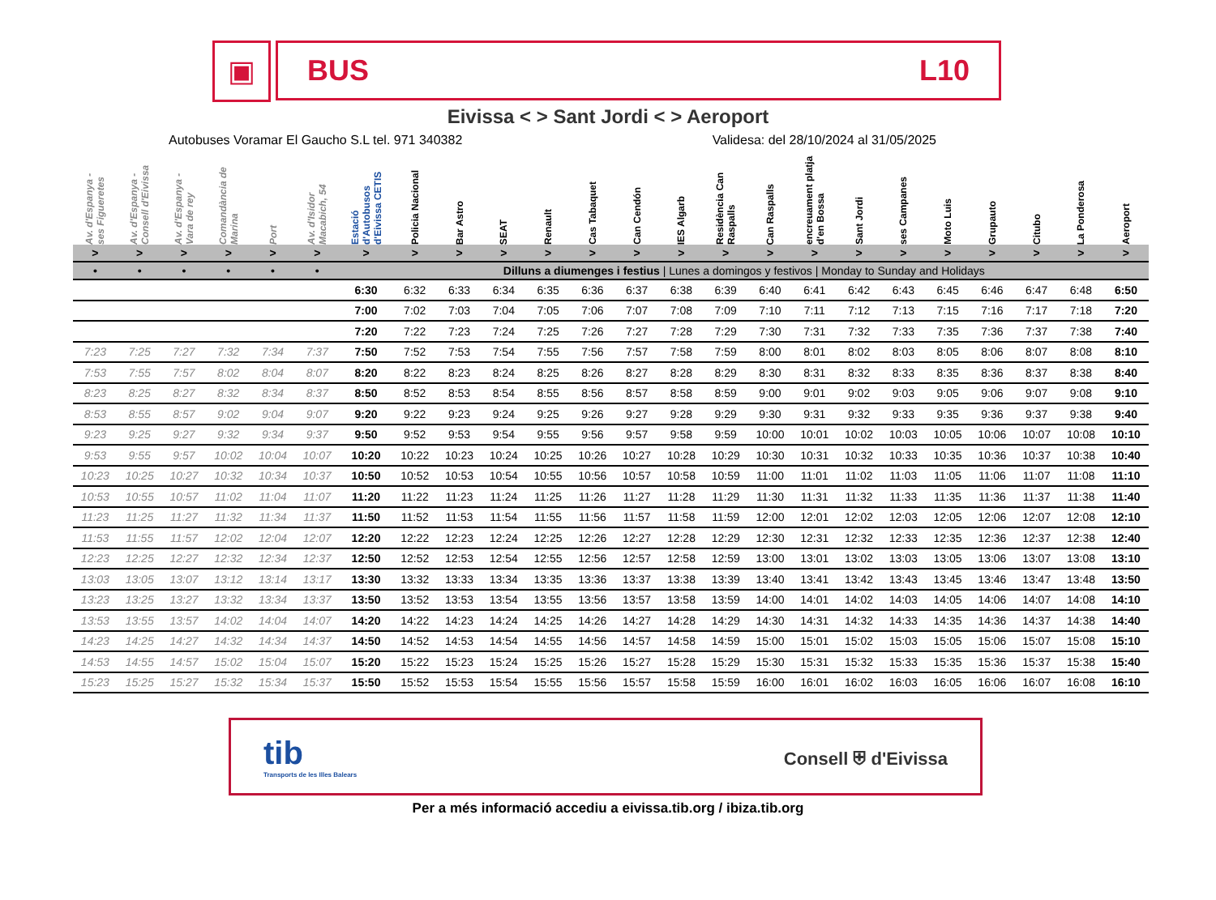▣
BUS L10
Eivissa < > Sant Jordi < > Aeroport
Autobuses Voramar El Gaucho S.L tel. 971 340382 Validesa: del 28/10/2024 al 31/05/2025
| Av. d'Espanya - ses Figueretes | Av. d'Espanya - Consell d'Eivissa | Av. d'Espanya - Vara de rey | Comandància de Marina | Port | Av. d'Isidor Macabich, 54 | Estació d'Autobusos d'Eivissa CETIS | Policia Nacional | Bar Astro | SEAT | Renault | Cas Tabaquet | Can Cendón | IES Algarb | Residència Can Raspalls | Can Raspalls | encreuament platja d'en Bossa | Sant Jordi | ses Campanes | Moto Luis | Grupauto | Citubo | La Ponderosa | Aeroport |
| --- | --- | --- | --- | --- | --- | --- | --- | --- | --- | --- | --- | --- | --- | --- | --- | --- | --- | --- | --- | --- | --- | --- | --- |
| > | > | > | > | > | > | > | > | > | > | > | > | > | > | > | > | > | > | > | > | > | > | > | > |
| • | • | • | • | • | • | Dilluns a diumenges i festius / Lunes a domingos y festivos / Monday to Sunday and Holidays | | | | | | | | | | | | | | | | | |
| | | | | | | 6:30 | 6:32 | 6:33 | 6:34 | 6:35 | 6:36 | 6:37 | 6:38 | 6:39 | 6:40 | 6:41 | 6:42 | 6:43 | 6:45 | 6:46 | 6:47 | 6:48 | 6:50 |
| | | | | | | 7:00 | 7:02 | 7:03 | 7:04 | 7:05 | 7:06 | 7:07 | 7:08 | 7:09 | 7:10 | 7:11 | 7:12 | 7:13 | 7:15 | 7:16 | 7:17 | 7:18 | 7:20 |
| | | | | | | 7:20 | 7:22 | 7:23 | 7:24 | 7:25 | 7:26 | 7:27 | 7:28 | 7:29 | 7:30 | 7:31 | 7:32 | 7:33 | 7:35 | 7:36 | 7:37 | 7:38 | 7:40 |
| 7:23 | 7:25 | 7:27 | 7:32 | 7:34 | 7:37 | 7:50 | 7:52 | 7:53 | 7:54 | 7:55 | 7:56 | 7:57 | 7:58 | 7:59 | 8:00 | 8:01 | 8:02 | 8:03 | 8:05 | 8:06 | 8:07 | 8:08 | 8:10 |
| 7:53 | 7:55 | 7:57 | 8:02 | 8:04 | 8:07 | 8:20 | 8:22 | 8:23 | 8:24 | 8:25 | 8:26 | 8:27 | 8:28 | 8:29 | 8:30 | 8:31 | 8:32 | 8:33 | 8:35 | 8:36 | 8:37 | 8:38 | 8:40 |
| 8:23 | 8:25 | 8:27 | 8:32 | 8:34 | 8:37 | 8:50 | 8:52 | 8:53 | 8:54 | 8:55 | 8:56 | 8:57 | 8:58 | 8:59 | 9:00 | 9:01 | 9:02 | 9:03 | 9:05 | 9:06 | 9:07 | 9:08 | 9:10 |
| 8:53 | 8:55 | 8:57 | 9:02 | 9:04 | 9:07 | 9:20 | 9:22 | 9:23 | 9:24 | 9:25 | 9:26 | 9:27 | 9:28 | 9:29 | 9:30 | 9:31 | 9:32 | 9:33 | 9:35 | 9:36 | 9:37 | 9:38 | 9:40 |
| 9:23 | 9:25 | 9:27 | 9:32 | 9:34 | 9:37 | 9:50 | 9:52 | 9:53 | 9:54 | 9:55 | 9:56 | 9:57 | 9:58 | 9:59 | 10:00 | 10:01 | 10:02 | 10:03 | 10:05 | 10:06 | 10:07 | 10:08 | 10:10 |
| 9:53 | 9:55 | 9:57 | 10:02 | 10:04 | 10:07 | 10:20 | 10:22 | 10:23 | 10:24 | 10:25 | 10:26 | 10:27 | 10:28 | 10:29 | 10:30 | 10:31 | 10:32 | 10:33 | 10:35 | 10:36 | 10:37 | 10:38 | 10:40 |
| 10:23 | 10:25 | 10:27 | 10:32 | 10:34 | 10:37 | 10:50 | 10:52 | 10:53 | 10:54 | 10:55 | 10:56 | 10:57 | 10:58 | 10:59 | 11:00 | 11:01 | 11:02 | 11:03 | 11:05 | 11:06 | 11:07 | 11:08 | 11:10 |
| 10:53 | 10:55 | 10:57 | 11:02 | 11:04 | 11:07 | 11:20 | 11:22 | 11:23 | 11:24 | 11:25 | 11:26 | 11:27 | 11:28 | 11:29 | 11:30 | 11:31 | 11:32 | 11:33 | 11:35 | 11:36 | 11:37 | 11:38 | 11:40 |
| 11:23 | 11:25 | 11:27 | 11:32 | 11:34 | 11:37 | 11:50 | 11:52 | 11:53 | 11:54 | 11:55 | 11:56 | 11:57 | 11:58 | 11:59 | 12:00 | 12:01 | 12:02 | 12:03 | 12:05 | 12:06 | 12:07 | 12:08 | 12:10 |
| 11:53 | 11:55 | 11:57 | 12:02 | 12:04 | 12:07 | 12:20 | 12:22 | 12:23 | 12:24 | 12:25 | 12:26 | 12:27 | 12:28 | 12:29 | 12:30 | 12:31 | 12:32 | 12:33 | 12:35 | 12:36 | 12:37 | 12:38 | 12:40 |
| 12:23 | 12:25 | 12:27 | 12:32 | 12:34 | 12:37 | 12:50 | 12:52 | 12:53 | 12:54 | 12:55 | 12:56 | 12:57 | 12:58 | 12:59 | 13:00 | 13:01 | 13:02 | 13:03 | 13:05 | 13:06 | 13:07 | 13:08 | 13:10 |
| 13:03 | 13:05 | 13:07 | 13:12 | 13:14 | 13:17 | 13:30 | 13:32 | 13:33 | 13:34 | 13:35 | 13:36 | 13:37 | 13:38 | 13:39 | 13:40 | 13:41 | 13:42 | 13:43 | 13:45 | 13:46 | 13:47 | 13:48 | 13:50 |
| 13:23 | 13:25 | 13:27 | 13:32 | 13:34 | 13:37 | 13:50 | 13:52 | 13:53 | 13:54 | 13:55 | 13:56 | 13:57 | 13:58 | 13:59 | 14:00 | 14:01 | 14:02 | 14:03 | 14:05 | 14:06 | 14:07 | 14:08 | 14:10 |
| 13:53 | 13:55 | 13:57 | 14:02 | 14:04 | 14:07 | 14:20 | 14:22 | 14:23 | 14:24 | 14:25 | 14:26 | 14:27 | 14:28 | 14:29 | 14:30 | 14:31 | 14:32 | 14:33 | 14:35 | 14:36 | 14:37 | 14:38 | 14:40 |
| 14:23 | 14:25 | 14:27 | 14:32 | 14:34 | 14:37 | 14:50 | 14:52 | 14:53 | 14:54 | 14:55 | 14:56 | 14:57 | 14:58 | 14:59 | 15:00 | 15:01 | 15:02 | 15:03 | 15:05 | 15:06 | 15:07 | 15:08 | 15:10 |
| 14:53 | 14:55 | 14:57 | 15:02 | 15:04 | 15:07 | 15:20 | 15:22 | 15:23 | 15:24 | 15:25 | 15:26 | 15:27 | 15:28 | 15:29 | 15:30 | 15:31 | 15:32 | 15:33 | 15:35 | 15:36 | 15:37 | 15:38 | 15:40 |
| 15:23 | 15:25 | 15:27 | 15:32 | 15:34 | 15:37 | 15:50 | 15:52 | 15:53 | 15:54 | 15:55 | 15:56 | 15:57 | 15:58 | 15:59 | 16:00 | 16:01 | 16:02 | 16:03 | 16:05 | 16:06 | 16:07 | 16:08 | 16:10 |
tib
Transports de les Illes Balears
Consell ⛨ d'Eivissa
Per a més informació accediu a eivissa.tib.org / ibiza.tib.org